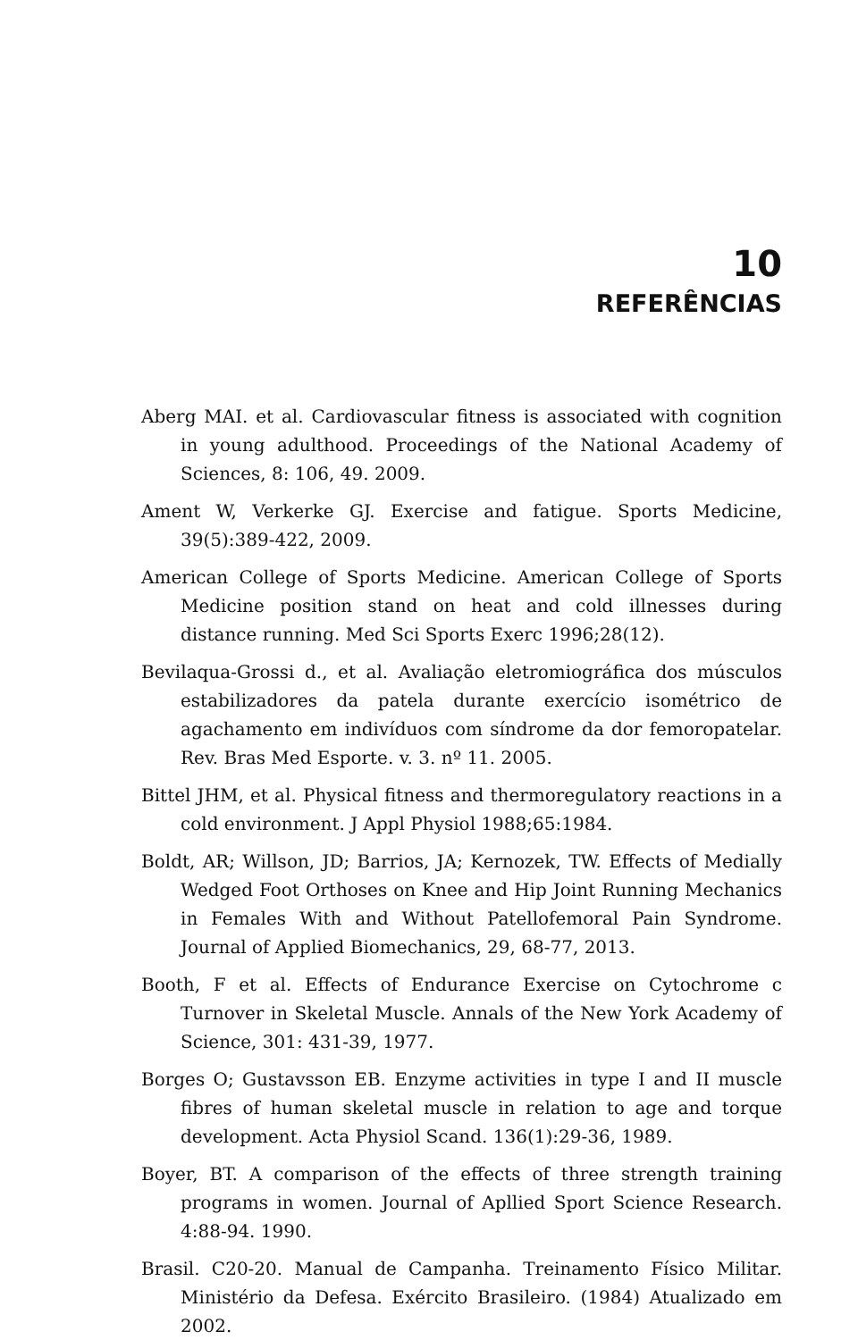10
REFERÊNCIAS
Aberg MAI. et al. Cardiovascular fitness is associated with cognition in young adulthood. Proceedings of the National Academy of Sciences, 8: 106, 49. 2009.
Ament W, Verkerke GJ. Exercise and fatigue. Sports Medicine, 39(5):389-422, 2009.
American College of Sports Medicine. American College of Sports Medicine position stand on heat and cold illnesses during distance running. Med Sci Sports Exerc 1996;28(12).
Bevilaqua-Grossi d., et al. Avaliação eletromiográfica dos músculos estabilizadores da patela durante exercício isométrico de agachamento em indivíduos com síndrome da dor femoropatelar. Rev. Bras Med Esporte. v. 3. nº 11. 2005.
Bittel JHM, et al. Physical fitness and thermoregulatory reactions in a cold environment. J Appl Physiol 1988;65:1984.
Boldt, AR; Willson, JD; Barrios, JA; Kernozek, TW. Effects of Medially Wedged Foot Orthoses on Knee and Hip Joint Running Mechanics in Females With and Without Patellofemoral Pain Syndrome. Journal of Applied Biomechanics, 29, 68-77, 2013.
Booth, F et al. Effects of Endurance Exercise on Cytochrome c Turnover in Skeletal Muscle. Annals of the New York Academy of Science, 301: 431-39, 1977.
Borges O; Gustavsson EB. Enzyme activities in type I and II muscle fibres of human skeletal muscle in relation to age and torque development. Acta Physiol Scand. 136(1):29-36, 1989.
Boyer, BT. A comparison of the effects of three strength training programs in women. Journal of Apllied Sport Science Research. 4:88-94. 1990.
Brasil. C20-20. Manual de Campanha. Treinamento Físico Militar. Ministério da Defesa. Exército Brasileiro. (1984) Atualizado em 2002.